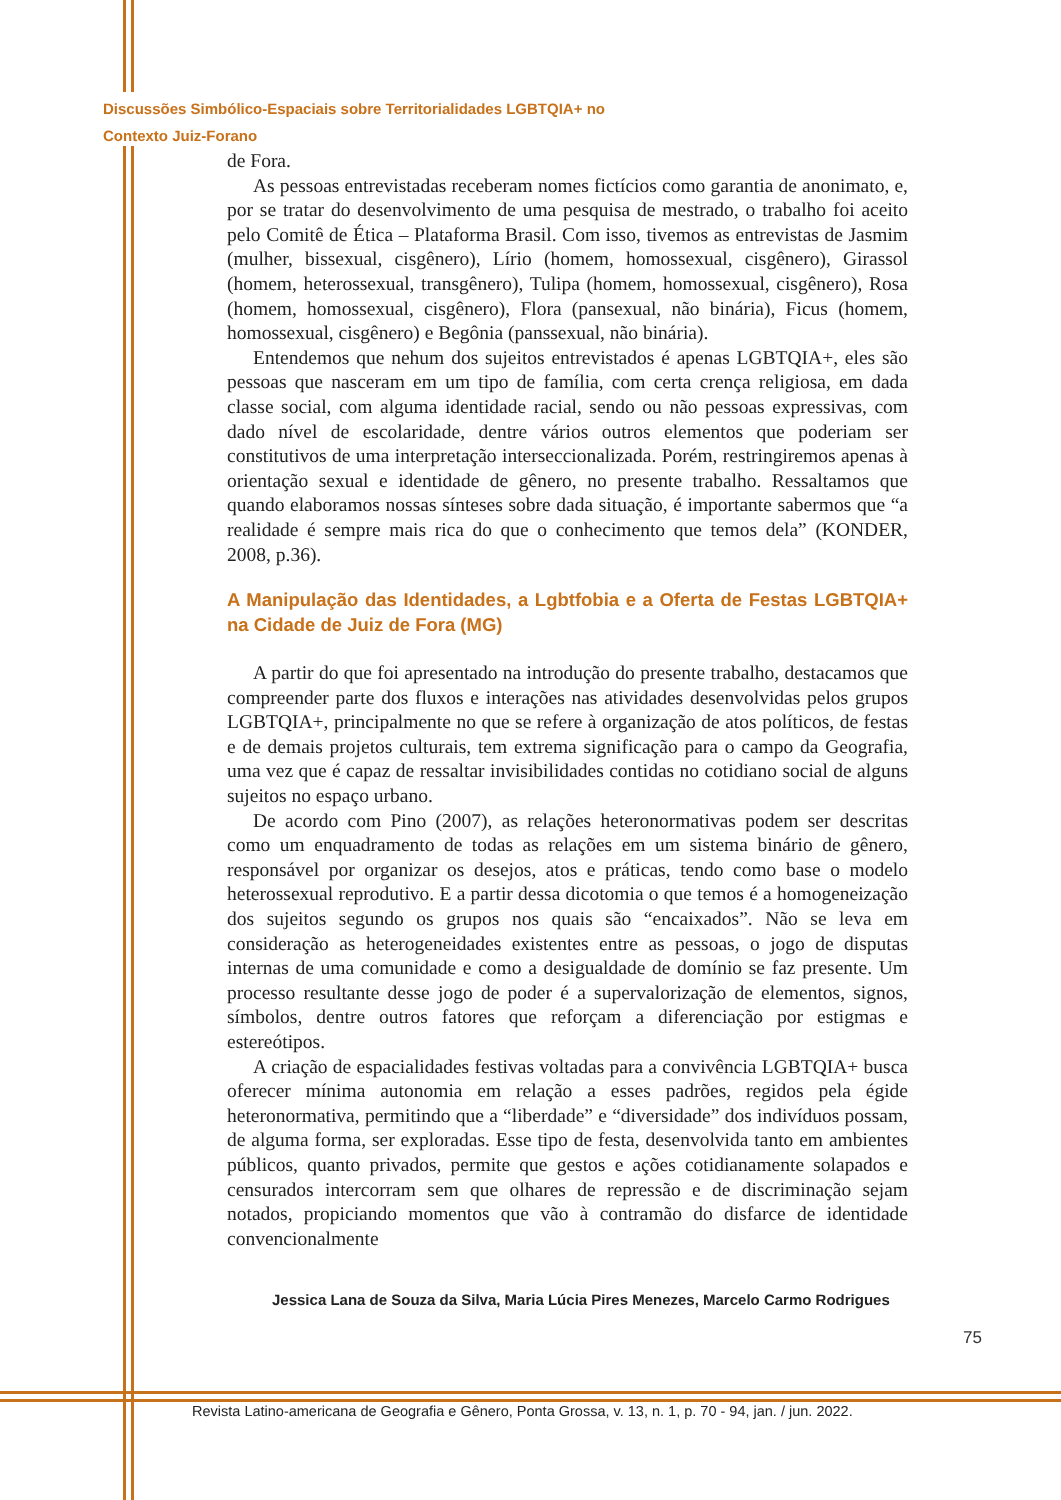Discussões Simbólico-Espaciais sobre Territorialidades LGBTQIA+ no
Contexto Juiz-Forano
de Fora.
As pessoas entrevistadas receberam nomes fictícios como garantia de anonimato, e, por se tratar do desenvolvimento de uma pesquisa de mestrado, o trabalho foi aceito pelo Comitê de Ética – Plataforma Brasil. Com isso, tivemos as entrevistas de Jasmim (mulher, bissexual, cisgênero), Lírio (homem, homossexual, cisgênero), Girassol (homem, heterossexual, transgênero), Tulipa (homem, homossexual, cisgênero), Rosa (homem, homossexual, cisgênero), Flora (pansexual, não binária), Ficus (homem, homossexual, cisgênero) e Begônia (panssexual, não binária).
Entendemos que nehum dos sujeitos entrevistados é apenas LGBTQIA+, eles são pessoas que nasceram em um tipo de família, com certa crença religiosa, em dada classe social, com alguma identidade racial, sendo ou não pessoas expressivas, com dado nível de escolaridade, dentre vários outros elementos que poderiam ser constitutivos de uma interpretação interseccionalizada. Porém, restringiremos apenas à orientação sexual e identidade de gênero, no presente trabalho. Ressaltamos que quando elaboramos nossas sínteses sobre dada situação, é importante sabermos que “a realidade é sempre mais rica do que o conhecimento que temos dela” (KONDER, 2008, p.36).
A Manipulação das Identidades, a Lgbtfobia e a Oferta de Festas LGBTQIA+ na Cidade de Juiz de Fora (MG)
A partir do que foi apresentado na introdução do presente trabalho, destacamos que compreender parte dos fluxos e interações nas atividades desenvolvidas pelos grupos LGBTQIA+, principalmente no que se refere à organização de atos políticos, de festas e de demais projetos culturais, tem extrema significação para o campo da Geografia, uma vez que é capaz de ressaltar invisibilidades contidas no cotidiano social de alguns sujeitos no espaço urbano.
De acordo com Pino (2007), as relações heteronormativas podem ser descritas como um enquadramento de todas as relações em um sistema binário de gênero, responsável por organizar os desejos, atos e práticas, tendo como base o modelo heterossexual reprodutivo. E a partir dessa dicotomia o que temos é a homogeneização dos sujeitos segundo os grupos nos quais são “encaixados”. Não se leva em consideração as heterogeneidades existentes entre as pessoas, o jogo de disputas internas de uma comunidade e como a desigualdade de domínio se faz presente. Um processo resultante desse jogo de poder é a supervalorização de elementos, signos, símbolos, dentre outros fatores que reforçam a diferenciação por estigmas e estereótipos.
A criação de espacialidades festivas voltadas para a convivência LGBTQIA+ busca oferecer mínima autonomia em relação a esses padrões, regidos pela égide heteronormativa, permitindo que a “liberdade” e “diversidade” dos indivíduos possam, de alguma forma, ser exploradas. Esse tipo de festa, desenvolvida tanto em ambientes públicos, quanto privados, permite que gestos e ações cotidianamente solapados e censurados intercorram sem que olhares de repressão e de discriminação sejam notados, propiciando momentos que vão à contramão do disfarce de identidade convencionalmente
75
Jessica Lana de Souza da Silva, Maria Lúcia Pires Menezes, Marcelo Carmo Rodrigues
Revista Latino-americana de Geografia e Gênero, Ponta Grossa, v. 13, n. 1, p. 70 - 94, jan. / jun. 2022.